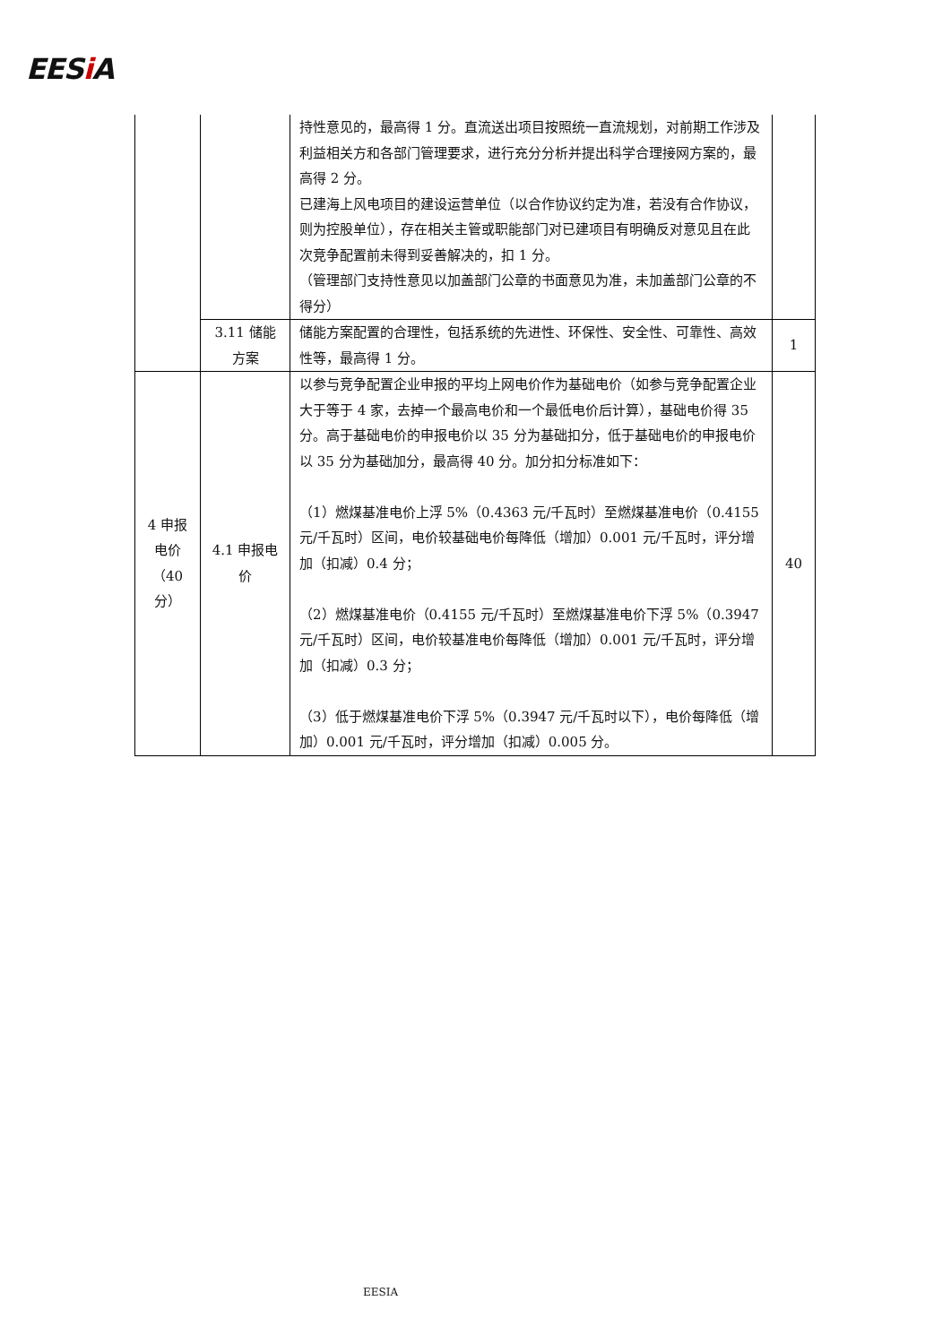EESi A
| | | 持性意见的，最高得 1 分。直流送出项目按照统一直流规划，对前期工作涉及利益相关方和各部门管理要求，进行充分分析并提出科学合理接网方案的，最高得 2 分。 已建海上风电项目的建设运营单位（以合作协议约定为准，若没有合作协议，则为控股单位），存在相关主管或职能部门对已建项目有明确反对意见且在此次竞争配置前未得到妥善解决的，扣 1 分。 （管理部门支持性意见以加盖部门公章的书面意见为准，未加盖部门公章的不得分） | |
| | 3.11 储能方案 | 储能方案配置的合理性，包括系统的先进性、环保性、安全性、可靠性、高效性等，最高得 1 分。 | 1 |
| 4 申报电价（40 分） | 4.1 申报电价 | 以参与竞争配置企业申报的平均上网电价作为基础电价（如参与竞争配置企业大于等于 4 家，去掉一个最高电价和一个最低电价后计算），基础电价得 35 分。高于基础电价的申报电价以 35 分为基础扣分，低于基础电价的申报电价以 35 分为基础加分，最高得 40 分。加分扣分标准如下： （1）燃煤基准电价上浮 5%（0.4363 元/千瓦时）至燃煤基准电价（0.4155 元/千瓦时）区间，电价较基础电价每降低（增加）0.001 元/千瓦时，评分增加（扣减）0.4 分； （2）燃煤基准电价（0.4155 元/千瓦时）至燃煤基准电价下浮 5%（0.3947 元/千瓦时）区间，电价较基准电价每降低（增加）0.001 元/千瓦时，评分增加（扣减）0.3 分； （3）低于燃煤基准电价下浮 5%（0.3947 元/千瓦时以下），电价每降低（增加）0.001 元/千瓦时，评分增加（扣减）0.005 分。 | 40 |
EESIA